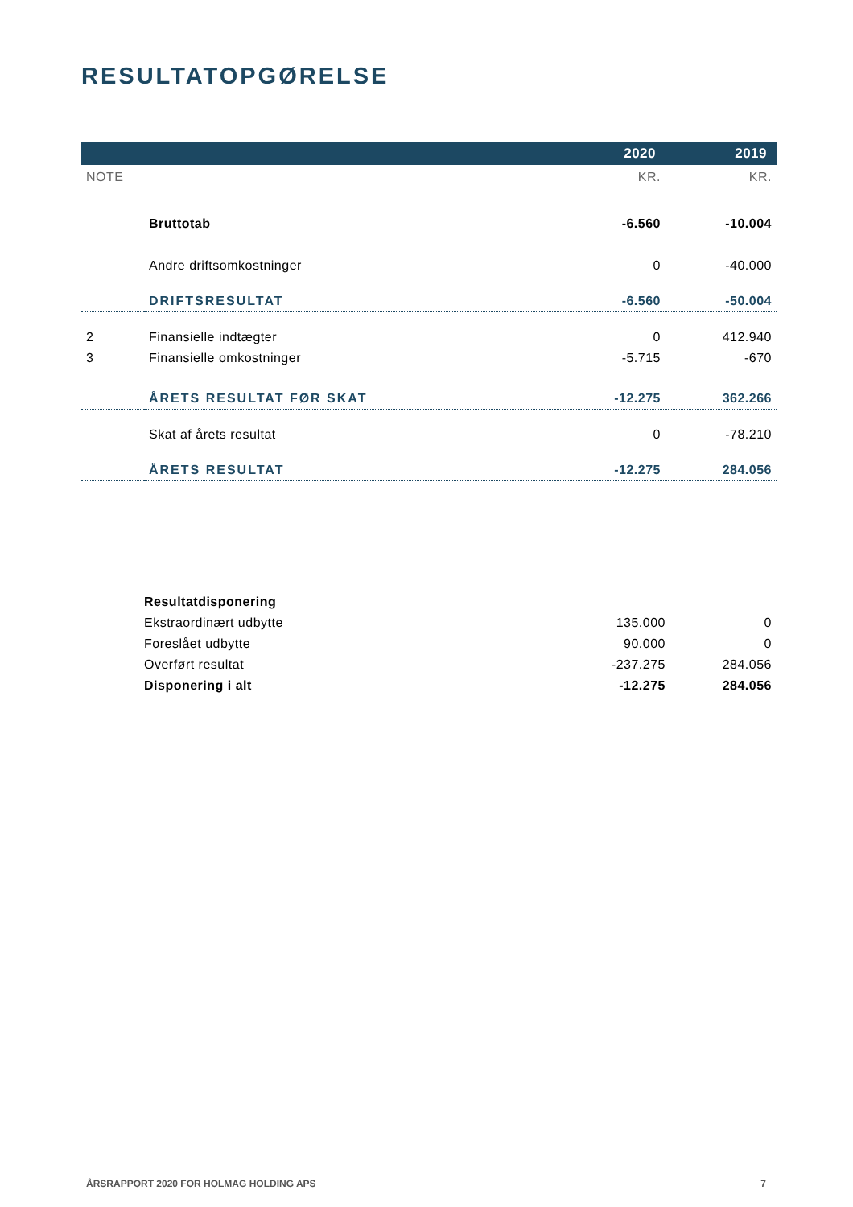RESULTATOPGØRELSE
| | | 2020 | 2019 |
| --- | --- | --- | --- |
| NOTE | | KR. | KR. |
| | Bruttotab | -6.560 | -10.004 |
| | Andre driftsomkostninger | 0 | -40.000 |
| | DRIFTSRESULTAT | -6.560 | -50.004 |
| 2 | Finansielle indtægter | 0 | 412.940 |
| 3 | Finansielle omkostninger | -5.715 | -670 |
| | ÅRETS RESULTAT FØR SKAT | -12.275 | 362.266 |
| | Skat af årets resultat | 0 | -78.210 |
| | ÅRETS RESULTAT | -12.275 | 284.056 |
| | Resultatdisponering | | |
| | Ekstraordinært udbytte | 135.000 | 0 |
| | Foreslået udbytte | 90.000 | 0 |
| | Overført resultat | -237.275 | 284.056 |
| | Disponering i alt | -12.275 | 284.056 |
ÅRSRAPPORT 2020 FOR HOLMAG HOLDING APS 7